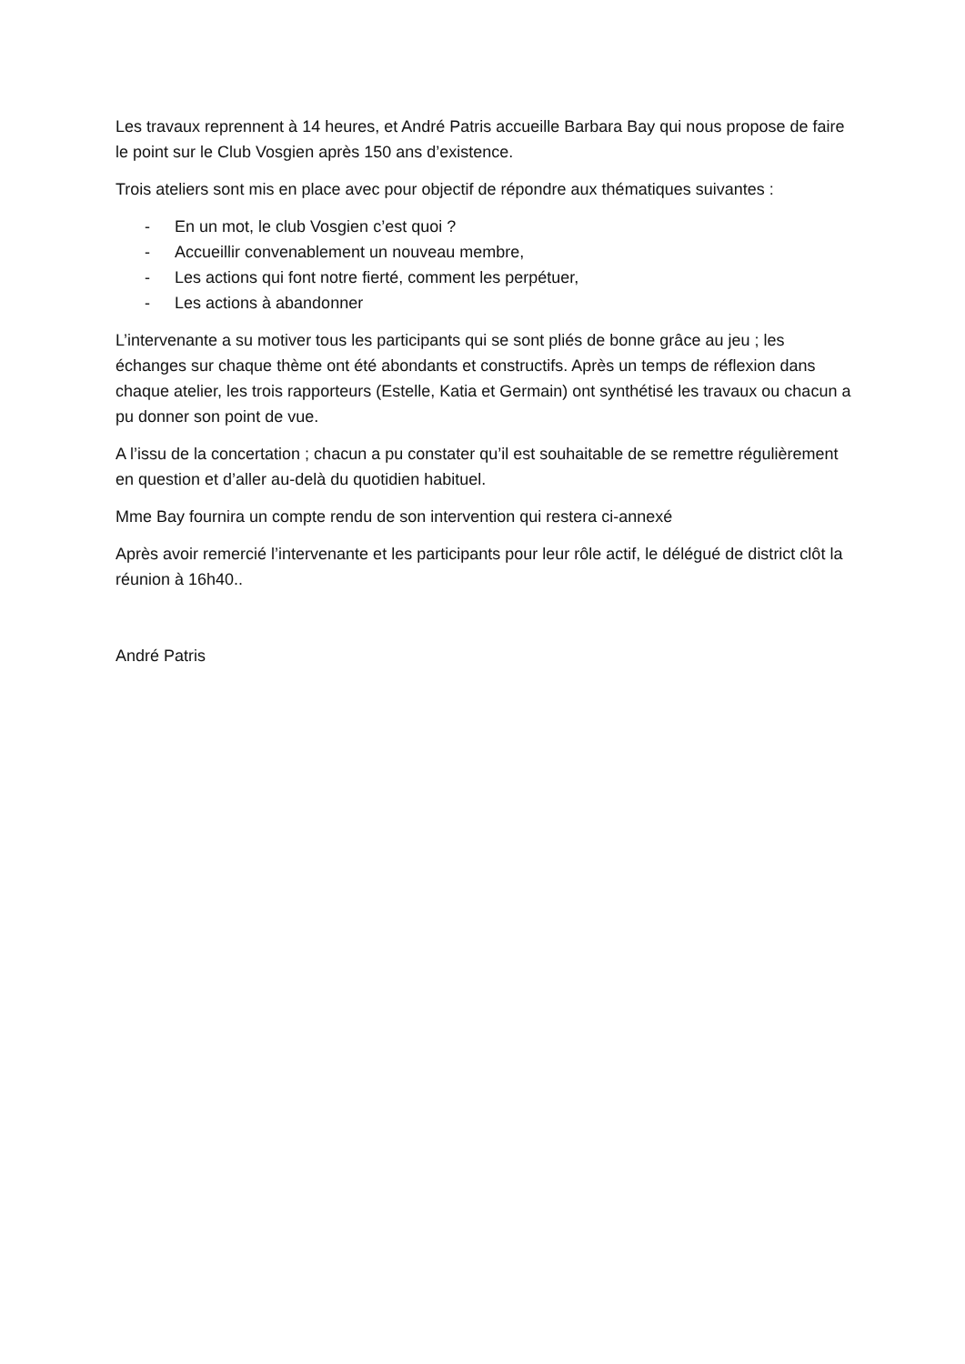Les travaux reprennent à 14 heures, et André Patris accueille Barbara Bay qui nous propose de faire le point sur le Club Vosgien après 150 ans d’existence.
Trois ateliers sont mis en place avec pour objectif de répondre aux thématiques suivantes :
- En un mot, le club Vosgien c’est quoi ?
- Accueillir convenablement un nouveau membre,
- Les actions qui font notre fierté, comment les perpétuer,
- Les actions à abandonner
L’intervenante a su motiver tous les participants qui se sont pliés de bonne grâce au jeu ; les échanges sur chaque thème ont été abondants et constructifs. Après un temps de réflexion dans chaque atelier, les trois rapporteurs (Estelle, Katia et Germain) ont synthétisé les travaux ou chacun a pu donner son point de vue.
A l’issu de la concertation ; chacun a pu constater qu’il est souhaitable de se remettre régulièrement en question et d’aller au-delà du quotidien habituel.
Mme Bay fournira un compte rendu de son intervention qui restera ci-annexé
Après avoir remercié l’intervenante et les participants pour leur rôle actif, le délégué de district clôt la réunion à 16h40..
André Patris